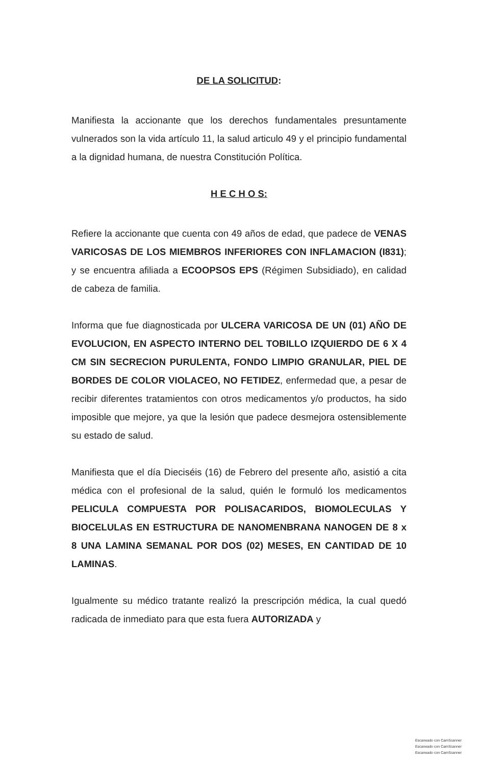DE LA SOLICITUD:
Manifiesta la accionante que los derechos fundamentales presuntamente vulnerados son la vida artículo 11, la salud articulo 49 y el principio fundamental a la dignidad humana, de nuestra Constitución Política.
H E C H O S:
Refiere la accionante que cuenta con 49 años de edad, que padece de VENAS VARICOSAS DE LOS MIEMBROS INFERIORES CON INFLAMACION (I831); y se encuentra afiliada a ECOOPSOS EPS (Régimen Subsidiado), en calidad de cabeza de familia.
Informa que fue diagnosticada por ULCERA VARICOSA DE UN (01) AÑO DE EVOLUCION, EN ASPECTO INTERNO DEL TOBILLO IZQUIERDO DE 6 X 4 CM SIN SECRECION PURULENTA, FONDO LIMPIO GRANULAR, PIEL DE BORDES DE COLOR VIOLACEO, NO FETIDEZ, enfermedad que, a pesar de recibir diferentes tratamientos con otros medicamentos y/o productos, ha sido imposible que mejore, ya que la lesión que padece desmejora ostensiblemente su estado de salud.
Manifiesta que el día Dieciséis (16) de Febrero del presente año, asistió a cita médica con el profesional de la salud, quién le formuló los medicamentos PELICULA COMPUESTA POR POLISACARIDOS, BIOMOLECULAS Y BIOCELULAS EN ESTRUCTURA DE NANOMENBRANA NANOGEN DE 8 x 8 UNA LAMINA SEMANAL POR DOS (02) MESES, EN CANTIDAD DE 10 LAMINAS.
Igualmente su médico tratante realizó la prescripción médica, la cual quedó radicada de inmediato para que esta fuera AUTORIZADA y
Escaneado con CamScanner
Escaneado con CamScanner
Escaneado con CamScanner